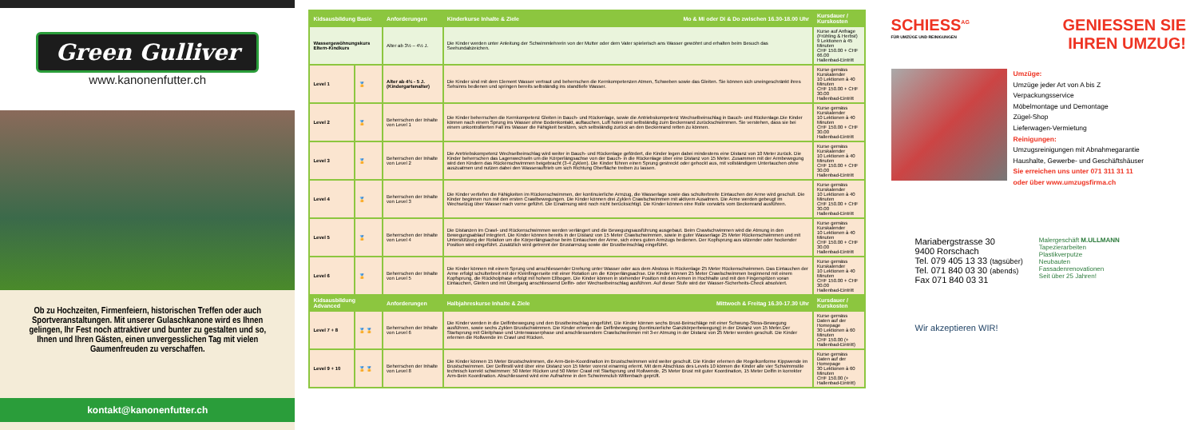Green Gulliver
www.kanonenfutter.ch
Ob zu Hochzeiten, Firmenfeiern, historischen Treffen oder auch Sportveranstaltungen. Mit unserer Gulaschkanone wird es Ihnen gelingen, Ihr Fest noch attraktiver und bunter zu gestalten und so, Ihnen und Ihren Gästen, einen unvergesslichen Tag mit vielen Gaumenfreuden zu verschaffen.
kontakt@kanonenfutter.ch
| Kidsausbildung Basic | | Anforderungen | Kinderkurse Inhalte & Ziele Mo & Mi oder Di & Do zwischen 16.30-18.00 Uhr | Kursdauer / Kurskosten |
| --- | --- | --- | --- | --- |
| Wassergewöhnungskurs Eltern-Kindkurs | | Alter ab 3½ – 4½ J. | Die Kinder werden unter Anleitung der Schwimmlehrerin von der Mutter oder dem Vater spielerisch ans Wasser gewöhnt und erhalten beim Besuch das Seehundabzeichen. | Kurse auf Anfrage (Frühling & Herbst) 9 Lektionen à 45 Minuten CHF 150.00 + CHF 66.00 Hallenbad-Eintritt |
| Level 1 | 🏅 | Alter ab 4½ - 5 J. (Kindergartenalter) | Die Kinder sind mit dem Element Wasser vertraut und beherrschen die Kernkompetenzen Atmen, Schweben sowie das Gleiten. Sie können sich uneingeschränkt ihres Sehsinns bedienen und springen bereits selbständig ins standtiefe Wasser. | Kurse gemäss Kurskalender 10 Lektionen à 40 Minuten CHF 150.00 + CHF 30.00 Hallenbad-Eintritt |
| Level 2 | 🏅 | Beherrschen der Inhalte von Level 1 | Die Kinder beherrschen die Kernkompetenz Gleiten in Bauch- und Rückenlage, sowie die Antriebskompetenz Wechselbeinschlag in Bauch- und Rückenlage.Die Kinder können nach einem Sprung ins Wasser ohne Bodenkontakt, auftauchen, Luft holen und selbständig zum Beckenrand zurückschwimmen. Sie verstehen, dass sie bei einem unkontrollierten Fall ins Wasser die Fähigkeit besitzen, sich selbständig zurück an den Beckenrand retten zu können. | Kurse gemäss Kurskalender 10 Lektionen à 40 Minuten CHF 150.00 + CHF 30.00 Hallenbad-Eintritt |
| Level 3 | 🏅 | Beherrschen der Inhalte von Level 2 | Die Anrtriebskompetenz Wechselbeinschlag wird weiter in Bauch- und Rückenlage gefördert, die Kinder legen dabei mindestens eine Distanz von 10 Meter zurück. Die Kinder beherrschen das Lagenwechseln um die Körperlängsachse von der Bauch- in die Rückenlage über eine Distanz von 15 Meter. Zusammen mit der Armbewegung wird den Kindern das Rückenschwimmen beigebracht (3-4 Zyklen). Die Kinder führen einen Sprung gestreckt oder gehockt aus, mit vollständigem Untertauchen ohne auszuatmen und nutzen dabei den Wasserauftrieb um sich Richtung Oberfläche treiben zu lassen. | Kurse gemäss Kurskalender 10 Lektionen à 40 Minuten CHF 150.00 + CHF 30.00 Hallenbad-Eintritt |
| Level 4 | 🏅 | Beherrschen der Inhalte von Level 3 | Die Kinder vertiefen die Fähigkeiten im Rückenschwimmen, der kontinuierliche Armzug, die Wasserlage sowie das schulterbreite Eintauchen der Arme wird geschult. Die Kinder beginnen nun mit den ersten Crawlbewegungen. Die Kinder können drei Zyklen Crawlschwimmen mit aktivem Ausatmen. Die Arme werden gebeugt im Wechselzug über Wasser nach vorne geführt. Die Einatmung wird noch nicht berücksichtigt. Die Kinder können eine Rolle vorwärts vom Beckenrand ausführen. | Kurse gemäss Kurskalender 10 Lektionen à 40 Minuten CHF 150.00 + CHF 30.00 Hallenbad-Eintritt |
| Level 5 | 🏅 | Beherrschen der Inhalte von Level 4 | Die Distanzen im Crawl- und Rückenschwimmen werden verlängert und die Bewegungsausführung ausgebaut. Beim Crawlschwimmen wird die Atmung in den Bewegungsablauf integriert. Die Kinder können bereits in der Distanz von 15 Meter Crawlschwimmen, sowie in guter Wasserlage 25 Meter Rückenschwimmen und mit Unterstützung der Rotation um die Körperlängsachse beim Eintauchen der Arme, sich eines guten Armzugs bedienen. Der Kopfsprung aus sitzender oder hockender Position wird eingeführt. Zusätzlich wird getrennt der Brustarmzug sowie der Brustbeinschlag eingeführt. | Kurse gemäss Kurskalender 10 Lektionen à 40 Minuten CHF 150.00 + CHF 30.00 Hallenbad-Eintritt |
| Level 6 | 🏅 | Beherrschen der Inhalte von Level 5 | Die Kinder können mit einem Sprung und anschliessender Drehung unter Wasser oder aus dem Abstoss in Rückenlage 25 Meter Rückenschwimmen. Das Eintauchen der Arme erfolgt schulterbreit mit der Kleinfingerseite mit einer Rotation um die Körperlängsachse. Die Kinder können 25 Meter Crawlschwimmen beginnend mit einem Kopfsprung, die Rückholphase erfolgt mit hohem Ellbogen. Die Kinder können in stehender Position mit den Armen in Hochhalte und mit den Fingerspitzen voran Eintauchen, Gleiten und mit Übergang anschliessend Delfin- oder Wechselbeinschlag ausführen. Auf dieser Stufe wird der Wasser-Sicherheits-Check absolviert. | Kurse gemäss Kurskalender 10 Lektionen à 40 Minuten CHF 150.00 + CHF 30.00 Hallenbad-Eintritt |
| Kidsausbildung Advanced | | Anforderungen | Halbjahreskurse Inhalte & Ziele Mittwoch & Freitag 16.30-17.30 Uhr | Kursdauer / Kurskosten |
| Level 7 + 8 | 🏅 🏅 | Beherrschen der Inhalte von Level 6 | Die Kinder werden in die Delfinbewegung und den Brustbeinschlag eingeführt. Die Kinder können sechs Brust-Beinschläge mit einer Schwung-Stoss-Bewegung ausführen, sowie sechs Zyklen Brustschwimmen. Die Kinder erlernen die Delfinbewegung (kontinuierliche Ganzkörperbewegung) in der Distanz von 15 Meter.Der Startsprung mit Gleitphase und Unterwasserphase und anschliessendem Crawlschwimmen mit 3-er Atmung in der Distanz von 25 Meter werden geschult. Die Kinder erlernen die Rollwende im Crawl und Rücken. | Kurse gemäss Daten auf der Homepage 30 Lektionen à 60 Minuten CHF 150.00 (+ Hallenbad-Eintritt) |
| Level 9 + 10 | 🏅 🏅 | Beherrschen der Inhalte von Level 8 | Die Kinder können 15 Meter Brustschwimmen, die Arm-Bein-Koordination im Brustschwimmen wird weiter geschult. Die Kinder erlernen die Regelkonforme Kippwende im Brustschwimmen. Der Delfinstil wird über eine Distanz von 15 Meter vorerst einarmig erlernt. Mit dem Abschluss des Levels 10 können die Kinder alle vier Schwimmstile technisch korrekt schwimmen: 50 Meter Rücken und 50 Meter Crawl mit Startsprung und Rollwende, 25 Meter Brust mit guter Koordination, 15 Meter Delfin in korrekter Arm-Bein Koordination. Abschliessend wird eine Aufnahme in den Schwimmclub Wittenbach geprüft. | Kurse gemäss Daten auf der Homepage 30 Lektionen à 60 Minuten CHF 150.00 (+ Hallenbad-Eintritt) |
SCHIESS<sup>AG</sup>
FÜR UMZÜGE UND REINIGUNGEN
GENIESSEN SIE
IHREN UMZUG!
Umzüge:
Umzüge jeder Art von A bis Z
Verpackungsservice
Möbelmontage und Demontage
Zügel-Shop
Lieferwagen-Vermietung
Reinigungen:
Umzugsreinigungen mit Abnahmegarantie
Haushalte, Gewerbe- und Geschäftshäuser
Sie erreichen uns unter 071 311 31 11
oder über www.umzugsfirma.ch
Mariabergstrasse 30
9400 Rorschach
Tel. 079 405 13 33 (tagsüber)
Tel. 071 840 03 30 (abends)
Fax 071 840 03 31
Wir akzeptieren WIR!
Malergeschäft M.ULLMANN
Tapezierarbeiten
Plastikverputze
Neubauten
Fassadenrenovationen
Seit über 25 Jahren!